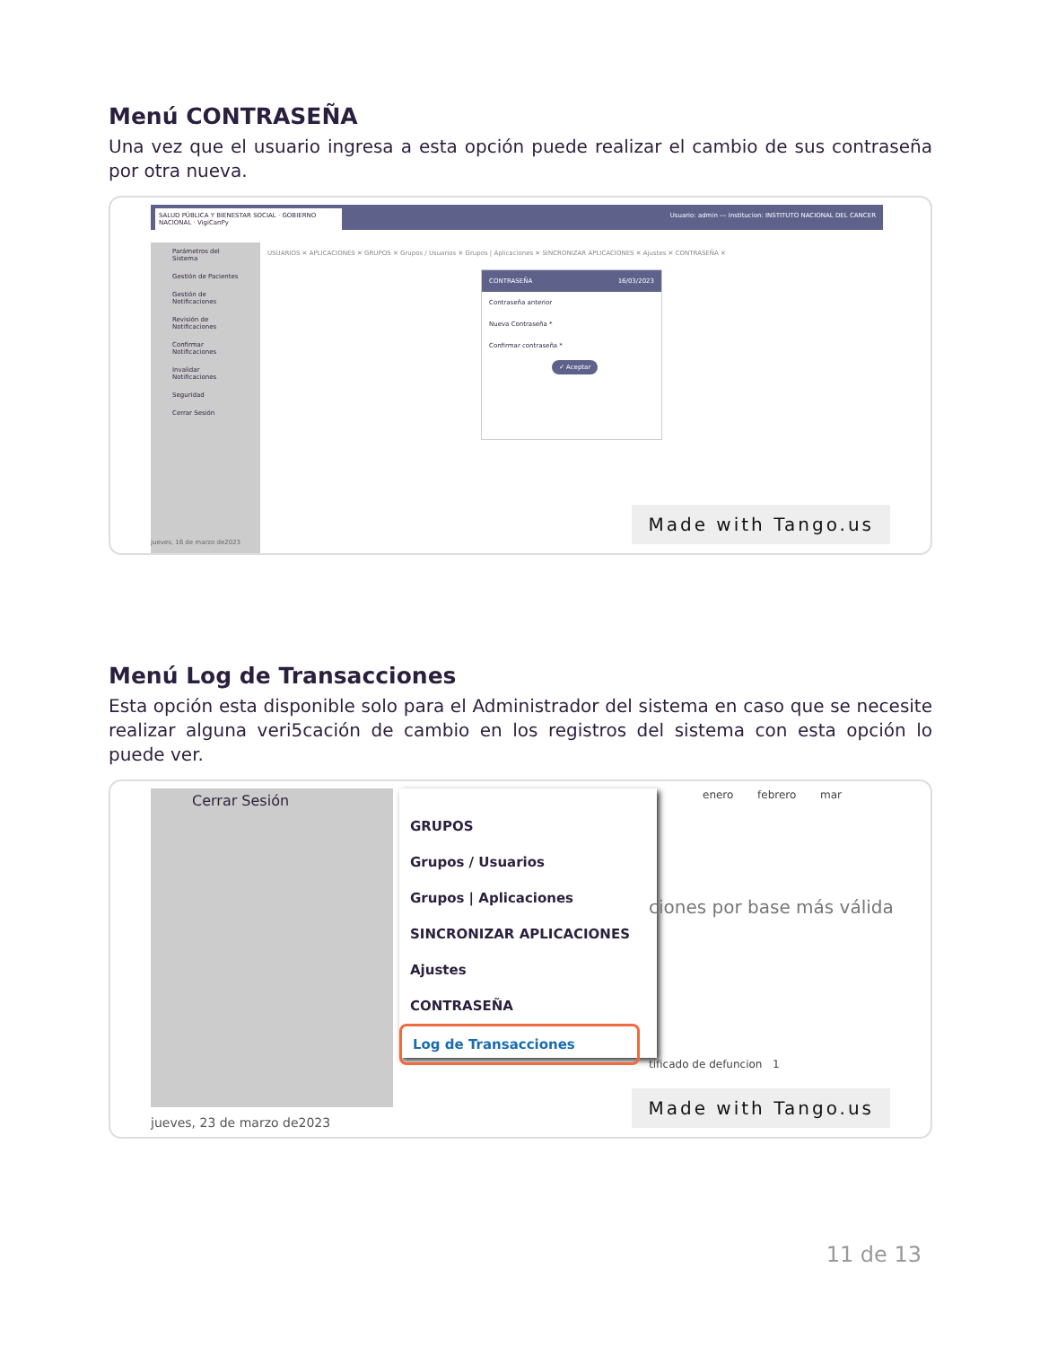Menú CONTRASEÑA
Una vez que el usuario ingresa a esta opción puede realizar el cambio de sus contraseña por otra nueva.
Usuario: admin --- Institucion: INSTITUTO NACIONAL DEL CANCER
SALUD PÚBLICA Y BIENESTAR SOCIAL · GOBIERNO NACIONAL · VigiCanPy
Parámetros del Sistema
Gestión de Pacientes
Gestión de Notificaciones
Revisión de Notificaciones
Confirmar Notificaciones
Invalidar Notificaciones
Seguridad
Cerrar Sesión
USUARIOS ✕ APLICACIONES ✕ GRUPOS ✕ Grupos / Usuarios ✕ Grupos | Aplicaciones ✕ SINCRONIZAR APLICACIONES ✕ Ajustes ✕ CONTRASEÑA ✕
CONTRASEÑA 16/03/2023
Contraseña anterior
Nueva Contraseña *
Confirmar contraseña *
✓ Aceptar
jueves, 16 de marzo de2023 Made with Tango.us
Menú Log de Transacciones
Esta opción esta disponible solo para el Administrador del sistema en caso que se necesite realizar alguna veri5cación de cambio en los registros del sistema con esta opción lo puede ver.
Cerrar Sesión
GRUPOS
Grupos / Usuarios
Grupos | Aplicaciones
SINCRONIZAR APLICACIONES
Ajustes
CONTRASEÑA
Log de Transacciones
enero febrero mar
ciones por base más válida
tificado de defuncion 1
jueves, 23 de marzo de2023 Made with Tango.us
11 de 13